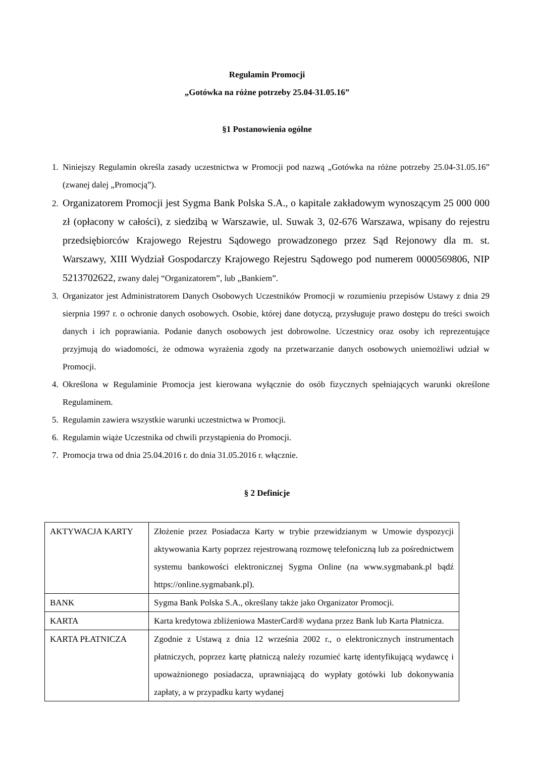Regulamin Promocji
„Gotówka na różne potrzeby 25.04-31.05.16”
§1 Postanowienia ogólne
1. Niniejszy Regulamin określa zasady uczestnictwa w Promocji pod nazwą „Gotówka na różne potrzeby 25.04-31.05.16” (zwanej dalej „Promocją”).
2. Organizatorem Promocji jest Sygma Bank Polska S.A., o kapitale zakładowym wynoszącym 25 000 000 zł (opłacony w całości), z siedzibą w Warszawie, ul. Suwak 3, 02-676 Warszawa, wpisany do rejestru przedsiębiorców Krajowego Rejestru Sądowego prowadzonego przez Sąd Rejonowy dla m. st. Warszawy, XIII Wydział Gospodarczy Krajowego Rejestru Sądowego pod numerem 0000569806, NIP 5213702622, zwany dalej “Organizatorem”, lub „Bankiem”.
3. Organizator jest Administratorem Danych Osobowych Uczestników Promocji w rozumieniu przepisów Ustawy z dnia 29 sierpnia 1997 r. o ochronie danych osobowych. Osobie, której dane dotyczą, przysługuje prawo dostępu do treści swoich danych i ich poprawiania. Podanie danych osobowych jest dobrowolne. Uczestnicy oraz osoby ich reprezentujące przyjmują do wiadomości, że odmowa wyrażenia zgody na przetwarzanie danych osobowych uniemożliwi udział w Promocji.
4. Określona w Regulaminie Promocja jest kierowana wyłącznie do osób fizycznych spełniających warunki określone Regulaminem.
5. Regulamin zawiera wszystkie warunki uczestnictwa w Promocji.
6. Regulamin wiąże Uczestnika od chwili przystąpienia do Promocji.
7. Promocja trwa od dnia 25.04.2016 r. do dnia 31.05.2016 r. włącznie.
§ 2 Definicje
| AKTYWACJA KARTY | Złożenie przez Posiadacza Karty w trybie przewidzianym w Umowie dyspozycji aktywowania Karty poprzez rejestrowaną rozmowę telefoniczną lub za pośrednictwem systemu bankowości elektronicznej Sygma Online (na www.sygmabank.pl bądź https://online.sygmabank.pl). |
| BANK | Sygma Bank Polska S.A., określany także jako Organizator Promocji. |
| KARTA | Karta kredytowa zbliżeniowa MasterCard® wydana przez Bank lub Karta Płatnicza. |
| KARTA PŁATNICZA | Zgodnie z Ustawą z dnia 12 września 2002 r., o elektronicznych instrumentach płatniczych, poprzez kartę płatniczą należy rozumieć kartę identyfikującą wydawcę i upoważnionego posiadacza, uprawniającą do wypłaty gotówki lub dokonywania zapłaty, a w przypadku karty wydanej |